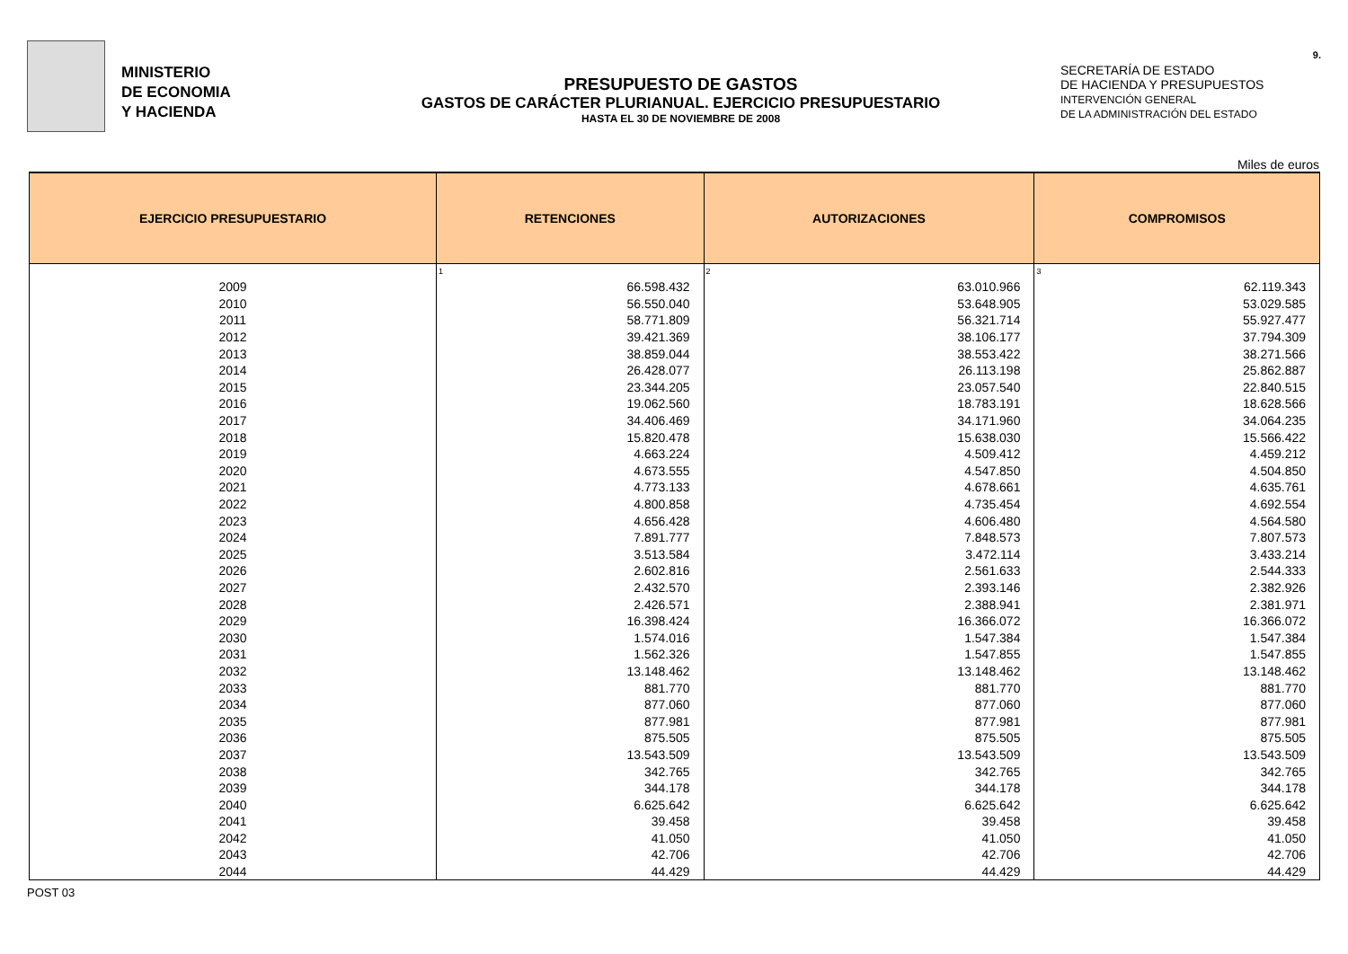MINISTERIO
DE ECONOMIA
Y HACIENDA
PRESUPUESTO DE GASTOS
GASTOS DE CARÁCTER PLURIANUAL. EJERCICIO PRESUPUESTARIO
HASTA EL 30 DE NOVIEMBRE DE 2008
SECRETARÍA DE ESTADO
DE HACIENDA Y PRESUPUESTOS
INTERVENCIÓN GENERAL
DE LA ADMINISTRACIÓN DEL ESTADO
9.
Miles de euros
| EJERCICIO PRESUPUESTARIO | RETENCIONES | AUTORIZACIONES | COMPROMISOS |
| --- | --- | --- | --- |
| | 1 | 2 | 3 |
| 2009 | 66.598.432 | 63.010.966 | 62.119.343 |
| 2010 | 56.550.040 | 53.648.905 | 53.029.585 |
| 2011 | 58.771.809 | 56.321.714 | 55.927.477 |
| 2012 | 39.421.369 | 38.106.177 | 37.794.309 |
| 2013 | 38.859.044 | 38.553.422 | 38.271.566 |
| 2014 | 26.428.077 | 26.113.198 | 25.862.887 |
| 2015 | 23.344.205 | 23.057.540 | 22.840.515 |
| 2016 | 19.062.560 | 18.783.191 | 18.628.566 |
| 2017 | 34.406.469 | 34.171.960 | 34.064.235 |
| 2018 | 15.820.478 | 15.638.030 | 15.566.422 |
| 2019 | 4.663.224 | 4.509.412 | 4.459.212 |
| 2020 | 4.673.555 | 4.547.850 | 4.504.850 |
| 2021 | 4.773.133 | 4.678.661 | 4.635.761 |
| 2022 | 4.800.858 | 4.735.454 | 4.692.554 |
| 2023 | 4.656.428 | 4.606.480 | 4.564.580 |
| 2024 | 7.891.777 | 7.848.573 | 7.807.573 |
| 2025 | 3.513.584 | 3.472.114 | 3.433.214 |
| 2026 | 2.602.816 | 2.561.633 | 2.544.333 |
| 2027 | 2.432.570 | 2.393.146 | 2.382.926 |
| 2028 | 2.426.571 | 2.388.941 | 2.381.971 |
| 2029 | 16.398.424 | 16.366.072 | 16.366.072 |
| 2030 | 1.574.016 | 1.547.384 | 1.547.384 |
| 2031 | 1.562.326 | 1.547.855 | 1.547.855 |
| 2032 | 13.148.462 | 13.148.462 | 13.148.462 |
| 2033 | 881.770 | 881.770 | 881.770 |
| 2034 | 877.060 | 877.060 | 877.060 |
| 2035 | 877.981 | 877.981 | 877.981 |
| 2036 | 875.505 | 875.505 | 875.505 |
| 2037 | 13.543.509 | 13.543.509 | 13.543.509 |
| 2038 | 342.765 | 342.765 | 342.765 |
| 2039 | 344.178 | 344.178 | 344.178 |
| 2040 | 6.625.642 | 6.625.642 | 6.625.642 |
| 2041 | 39.458 | 39.458 | 39.458 |
| 2042 | 41.050 | 41.050 | 41.050 |
| 2043 | 42.706 | 42.706 | 42.706 |
| 2044 | 44.429 | 44.429 | 44.429 |
POST 03